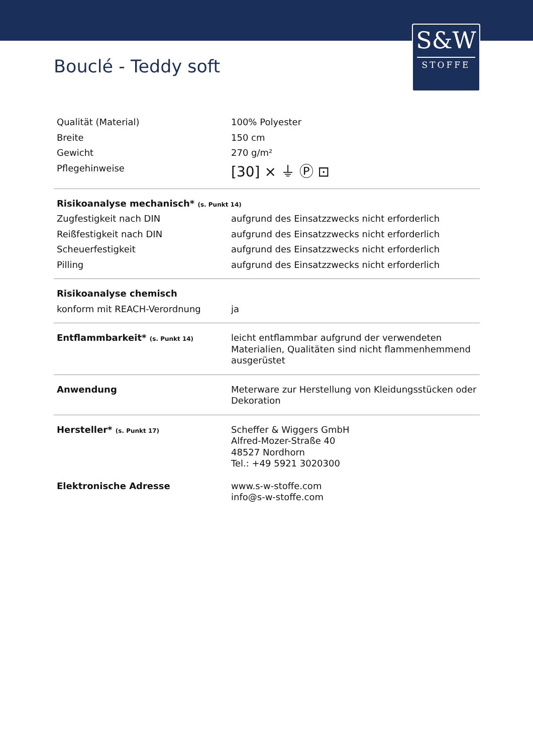S&W
STOFFE
Bouclé - Teddy soft
| Qualität (Material) | 100% Polyester |
| Breite | 150 cm |
| Gewicht | 270 g/m² |
| Pflegehinweise | [30] ⨯ ⏚ Ⓟ ⊡ |
| Risikoanalyse mechanisch* (s. Punkt 14) | |
| Zugfestigkeit nach DIN | aufgrund des Einsatzzwecks nicht erforderlich |
| Reißfestigkeit nach DIN | aufgrund des Einsatzzwecks nicht erforderlich |
| Scheuerfestigkeit | aufgrund des Einsatzzwecks nicht erforderlich |
| Pilling | aufgrund des Einsatzzwecks nicht erforderlich |
| Risikoanalyse chemisch | |
| konform mit REACH-Verordnung | ja |
| Entflammbarkeit* (s. Punkt 14) | leicht entflammbar aufgrund der verwendeten Materialien, Qualitäten sind nicht flammenhemmend ausgerüstet |
| Anwendung | Meterware zur Herstellung von Kleidungsstücken oder Dekoration |
| Hersteller* (s. Punkt 17) | Scheffer & Wiggers GmbH Alfred-Mozer-Straße 40 48527 Nordhorn Tel.: +49 5921 3020300 |
| Elektronische Adresse | www.s-w-stoffe.com info@s-w-stoffe.com |